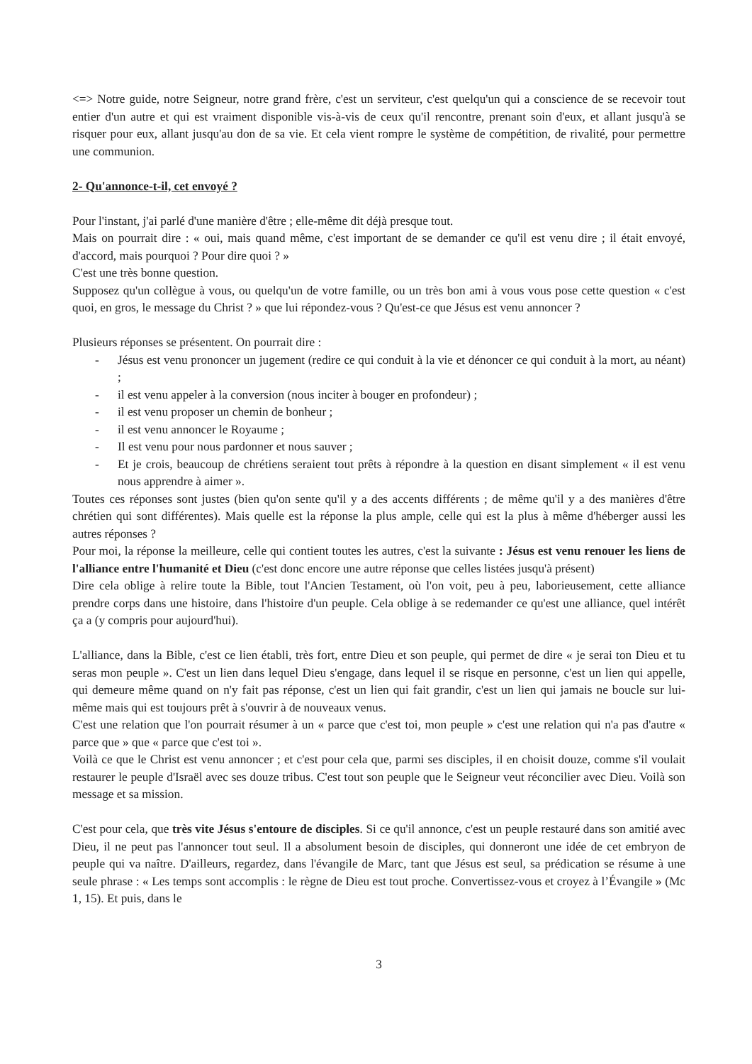<=> Notre guide, notre Seigneur, notre grand frère, c'est un serviteur, c'est quelqu'un qui a conscience de se recevoir tout entier d'un autre et qui est vraiment disponible vis-à-vis de ceux qu'il rencontre, prenant soin d'eux, et allant jusqu'à se risquer pour eux, allant jusqu'au don de sa vie. Et cela vient rompre le système de compétition, de rivalité, pour permettre une communion.
2- Qu'annonce-t-il, cet envoyé ?
Pour l'instant, j'ai parlé d'une manière d'être ; elle-même dit déjà presque tout.
Mais on pourrait dire : « oui, mais quand même, c'est important de se demander ce qu'il est venu dire ; il était envoyé, d'accord, mais pourquoi ? Pour dire quoi ? »
C'est une très bonne question.
Supposez qu'un collègue à vous, ou quelqu'un de votre famille, ou un très bon ami à vous vous pose cette question « c'est quoi, en gros, le message du Christ ? » que lui répondez-vous ? Qu'est-ce que Jésus est venu annoncer ?
Plusieurs réponses se présentent. On pourrait dire :
- Jésus est venu prononcer un jugement (redire ce qui conduit à la vie et dénoncer ce qui conduit à la mort, au néant) ;
- il est venu appeler à la conversion (nous inciter à bouger en profondeur) ;
- il est venu proposer un chemin de bonheur ;
- il est venu annoncer le Royaume ;
- Il est venu pour nous pardonner et nous sauver ;
- Et je crois, beaucoup de chrétiens seraient tout prêts à répondre à la question en disant simplement « il est venu nous apprendre à aimer ».
Toutes ces réponses sont justes (bien qu'on sente qu'il y a des accents différents ; de même qu'il y a des manières d'être chrétien qui sont différentes). Mais quelle est la réponse la plus ample, celle qui est la plus à même d'héberger aussi les autres réponses ?
Pour moi, la réponse la meilleure, celle qui contient toutes les autres, c'est la suivante : Jésus est venu renouer les liens de l'alliance entre l'humanité et Dieu (c'est donc encore une autre réponse que celles listées jusqu'à présent)
Dire cela oblige à relire toute la Bible, tout l'Ancien Testament, où l'on voit, peu à peu, laborieusement, cette alliance prendre corps dans une histoire, dans l'histoire d'un peuple. Cela oblige à se redemander ce qu'est une alliance, quel intérêt ça a (y compris pour aujourd'hui).
L'alliance, dans la Bible, c'est ce lien établi, très fort, entre Dieu et son peuple, qui permet de dire « je serai ton Dieu et tu seras mon peuple ». C'est un lien dans lequel Dieu s'engage, dans lequel il se risque en personne, c'est un lien qui appelle, qui demeure même quand on n'y fait pas réponse, c'est un lien qui fait grandir, c'est un lien qui jamais ne boucle sur lui-même mais qui est toujours prêt à s'ouvrir à de nouveaux venus.
C'est une relation que l'on pourrait résumer à un « parce que c'est toi, mon peuple » c'est une relation qui n'a pas d'autre « parce que » que « parce que c'est toi ».
Voilà ce que le Christ est venu annoncer ; et c'est pour cela que, parmi ses disciples, il en choisit douze, comme s'il voulait restaurer le peuple d'Israël avec ses douze tribus. C'est tout son peuple que le Seigneur veut réconcilier avec Dieu. Voilà son message et sa mission.
C'est pour cela, que très vite Jésus s'entoure de disciples. Si ce qu'il annonce, c'est un peuple restauré dans son amitié avec Dieu, il ne peut pas l'annoncer tout seul. Il a absolument besoin de disciples, qui donneront une idée de cet embryon de peuple qui va naître. D'ailleurs, regardez, dans l'évangile de Marc, tant que Jésus est seul, sa prédication se résume à une seule phrase : « Les temps sont accomplis : le règne de Dieu est tout proche. Convertissez-vous et croyez à l’Évangile » (Mc 1, 15). Et puis, dans le
3